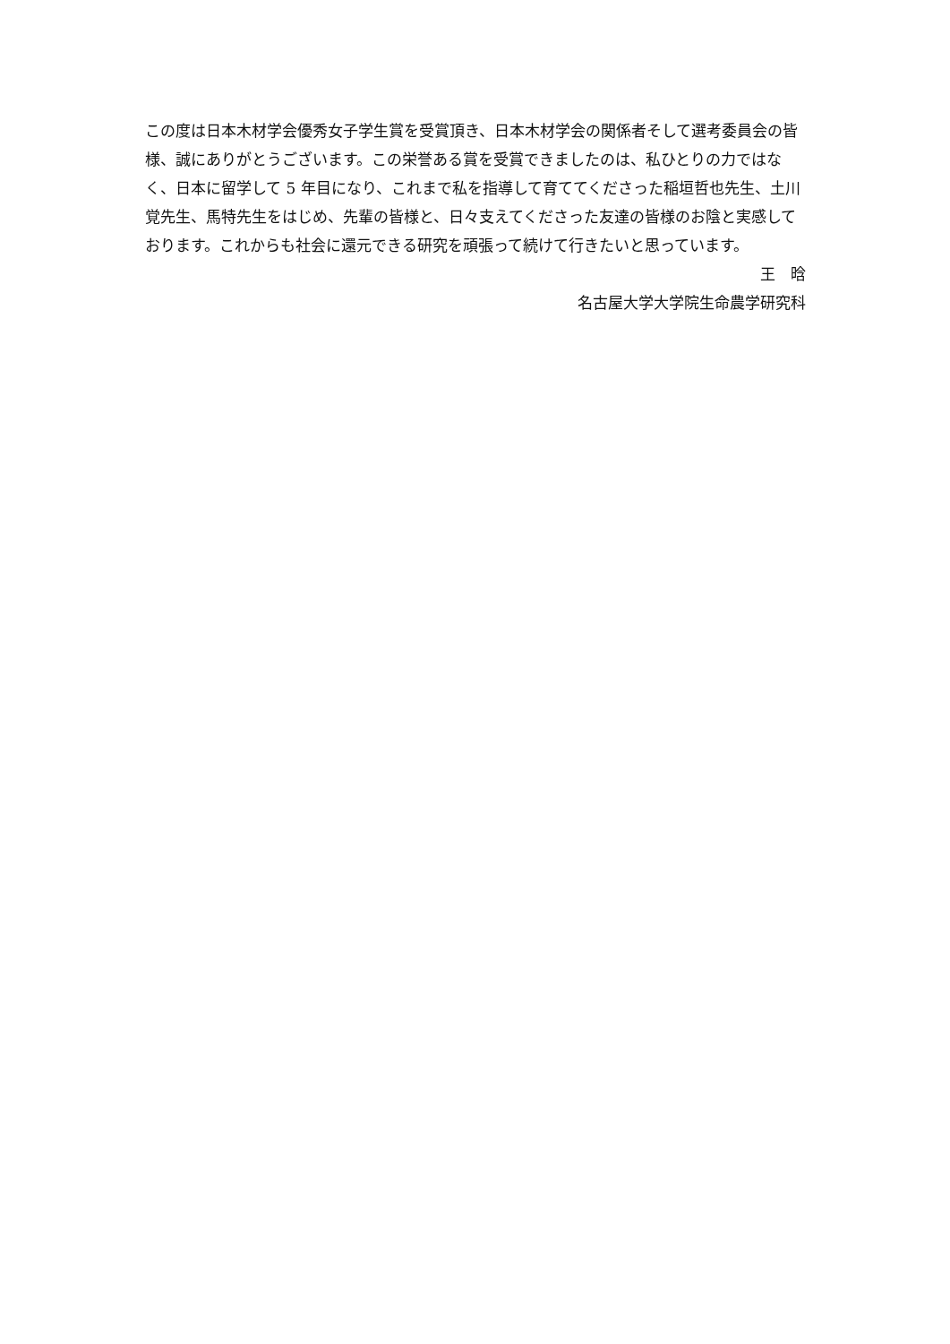この度は日本木材学会優秀女子学生賞を受賞頂き、日本木材学会の関係者そして選考委員会の皆様、誠にありがとうございます。この栄誉ある賞を受賞できましたのは、私ひとりの力ではなく、日本に留学して 5 年目になり、これまで私を指導して育ててくださった稲垣哲也先生、土川覚先生、馬特先生をはじめ、先輩の皆様と、日々支えてくださった友達の皆様のお陰と実感しております。これからも社会に還元できる研究を頑張って続けて行きたいと思っています。
王　晗
名古屋大学大学院生命農学研究科